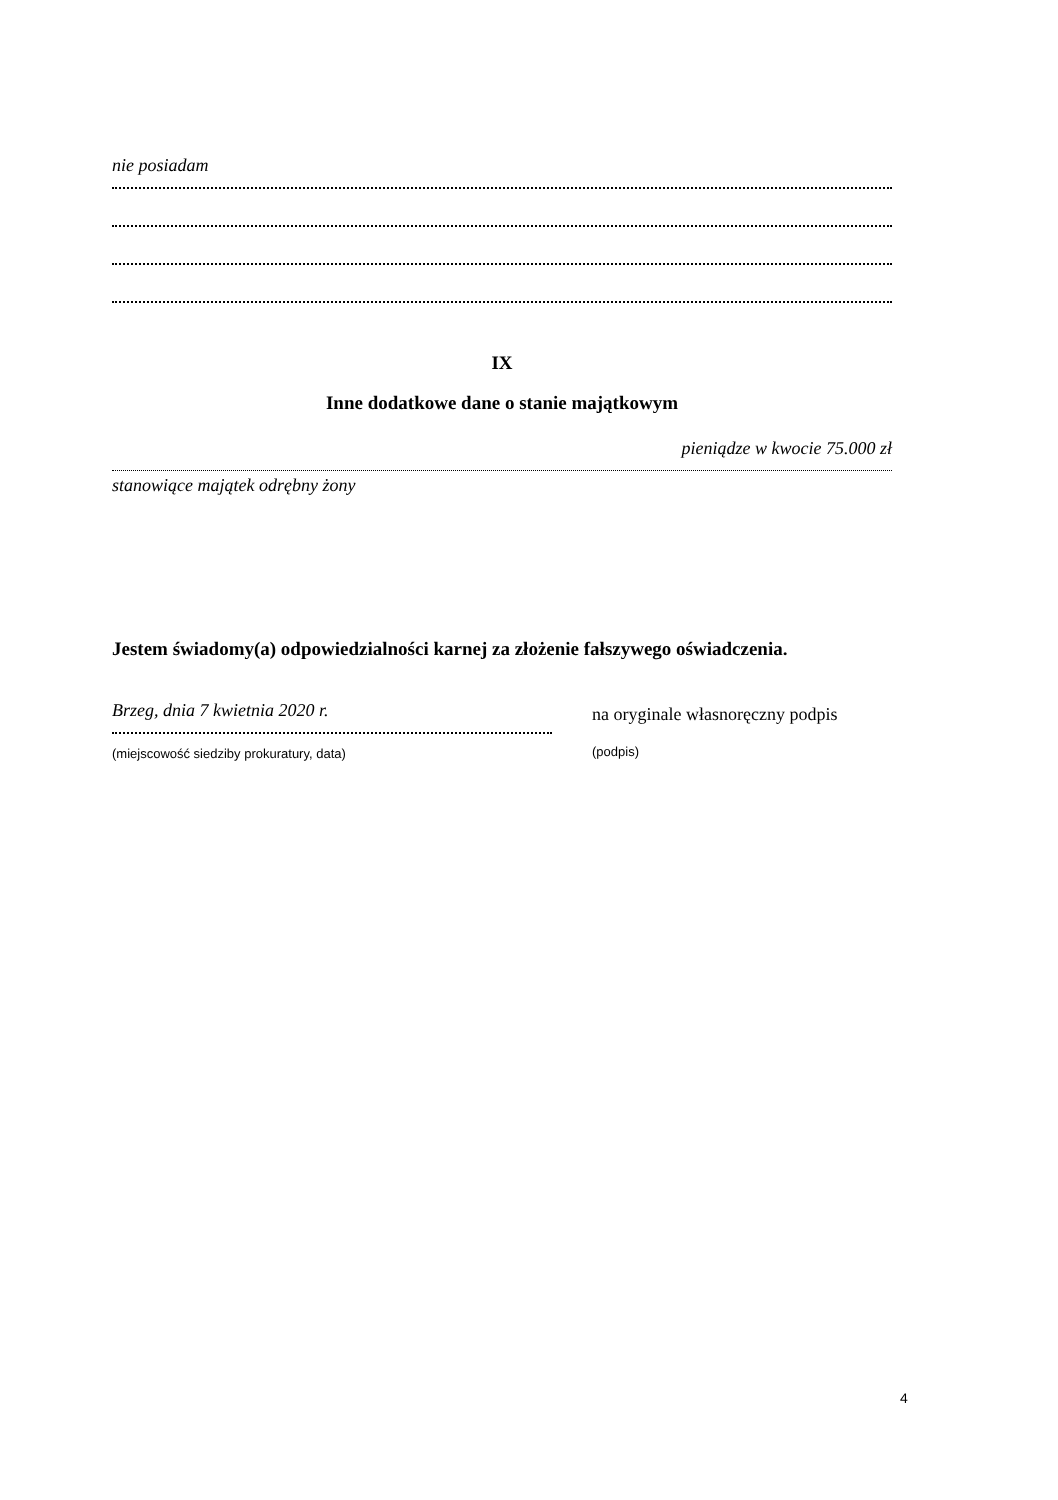nie posiadam
IX
Inne dodatkowe dane o stanie majątkowym
pieniądze w kwocie 75.000 zł
stanowiące majątek odrębny żony
Jestem świadomy(a) odpowiedzialności karnej za złożenie fałszywego oświadczenia.
Brzeg, dnia 7 kwietnia 2020 r.
(miejscowość siedziby prokuratury, data)
na oryginale własnoręczny podpis
(podpis)
4